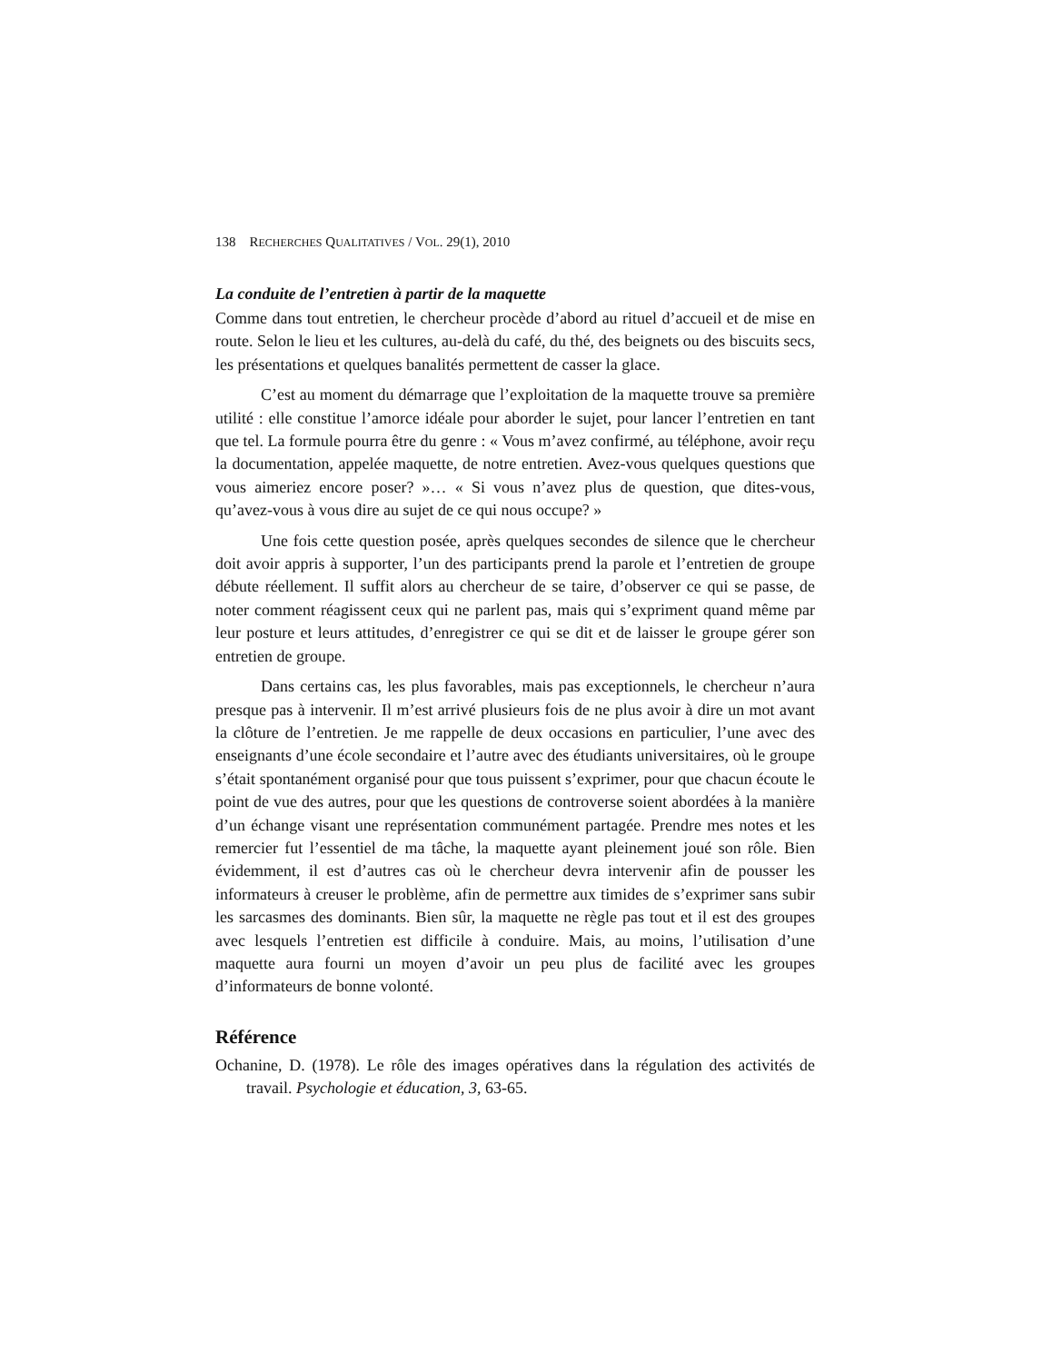138 RECHERCHES QUALITATIVES / VOL. 29(1), 2010
La conduite de l’entretien à partir de la maquette
Comme dans tout entretien, le chercheur procède d’abord au rituel d’accueil et de mise en route. Selon le lieu et les cultures, au-delà du café, du thé, des beignets ou des biscuits secs, les présentations et quelques banalités permettent de casser la glace.
C’est au moment du démarrage que l’exploitation de la maquette trouve sa première utilité : elle constitue l’amorce idéale pour aborder le sujet, pour lancer l’entretien en tant que tel. La formule pourra être du genre : « Vous m’avez confirmé, au téléphone, avoir reçu la documentation, appelée maquette, de notre entretien. Avez-vous quelques questions que vous aimeriez encore poser? »… « Si vous n’avez plus de question, que dites-vous, qu’avez-vous à vous dire au sujet de ce qui nous occupe? »
Une fois cette question posée, après quelques secondes de silence que le chercheur doit avoir appris à supporter, l’un des participants prend la parole et l’entretien de groupe débute réellement. Il suffit alors au chercheur de se taire, d’observer ce qui se passe, de noter comment réagissent ceux qui ne parlent pas, mais qui s’expriment quand même par leur posture et leurs attitudes, d’enregistrer ce qui se dit et de laisser le groupe gérer son entretien de groupe.
Dans certains cas, les plus favorables, mais pas exceptionnels, le chercheur n’aura presque pas à intervenir. Il m’est arrivé plusieurs fois de ne plus avoir à dire un mot avant la clôture de l’entretien. Je me rappelle de deux occasions en particulier, l’une avec des enseignants d’une école secondaire et l’autre avec des étudiants universitaires, où le groupe s’était spontanément organisé pour que tous puissent s’exprimer, pour que chacun écoute le point de vue des autres, pour que les questions de controverse soient abordées à la manière d’un échange visant une représentation communément partagée. Prendre mes notes et les remercier fut l’essentiel de ma tâche, la maquette ayant pleinement joué son rôle. Bien évidemment, il est d’autres cas où le chercheur devra intervenir afin de pousser les informateurs à creuser le problème, afin de permettre aux timides de s’exprimer sans subir les sarcasmes des dominants. Bien sûr, la maquette ne règle pas tout et il est des groupes avec lesquels l’entretien est difficile à conduire. Mais, au moins, l’utilisation d’une maquette aura fourni un moyen d’avoir un peu plus de facilité avec les groupes d’informateurs de bonne volonté.
Référence
Ochanine, D. (1978). Le rôle des images opératives dans la régulation des activités de travail. Psychologie et éducation, 3, 63-65.